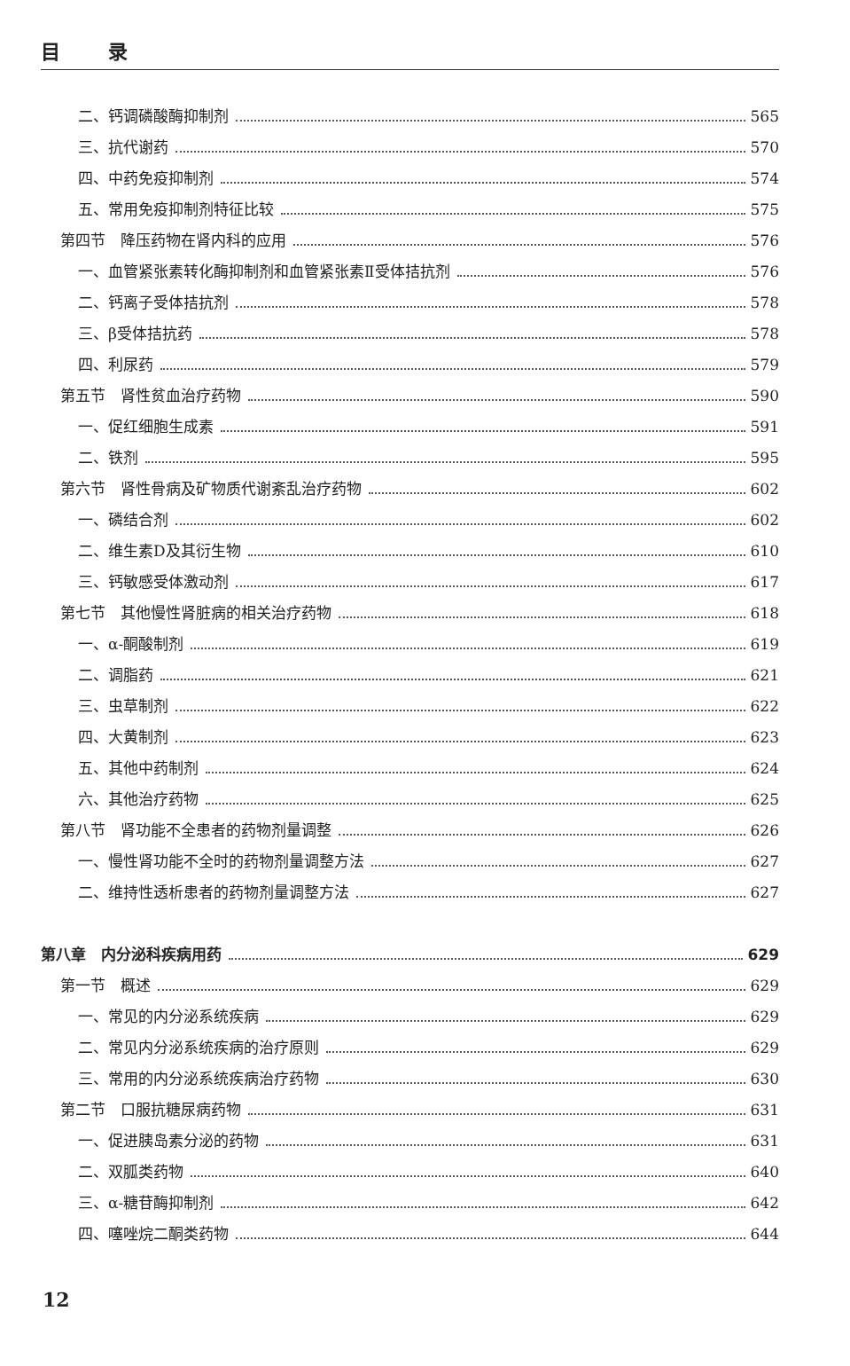目 录
二、钙调磷酸酶抑制剂 565
三、抗代谢药 570
四、中药免疫抑制剂 574
五、常用免疫抑制剂特征比较 575
第四节　降压药物在肾内科的应用 576
一、血管紧张素转化酶抑制剂和血管紧张素Ⅱ受体拮抗剂 576
二、钙离子受体拮抗剂 578
三、β受体拮抗药 578
四、利尿药 579
第五节　肾性贫血治疗药物 590
一、促红细胞生成素 591
二、铁剂 595
第六节　肾性骨病及矿物质代谢紊乱治疗药物 602
一、磷结合剂 602
二、维生素D及其衍生物 610
三、钙敏感受体激动剂 617
第七节　其他慢性肾脏病的相关治疗药物 618
一、α-酮酸制剂 619
二、调脂药 621
三、虫草制剂 622
四、大黄制剂 623
五、其他中药制剂 624
六、其他治疗药物 625
第八节　肾功能不全患者的药物剂量调整 626
一、慢性肾功能不全时的药物剂量调整方法 627
二、维持性透析患者的药物剂量调整方法 627
第八章　内分泌科疾病用药 629
第一节　概述 629
一、常见的内分泌系统疾病 629
二、常见内分泌系统疾病的治疗原则 629
三、常用的内分泌系统疾病治疗药物 630
第二节　口服抗糖尿病药物 631
一、促进胰岛素分泌的药物 631
二、双胍类药物 640
三、α-糖苷酶抑制剂 642
四、噻唑烷二酮类药物 644
12